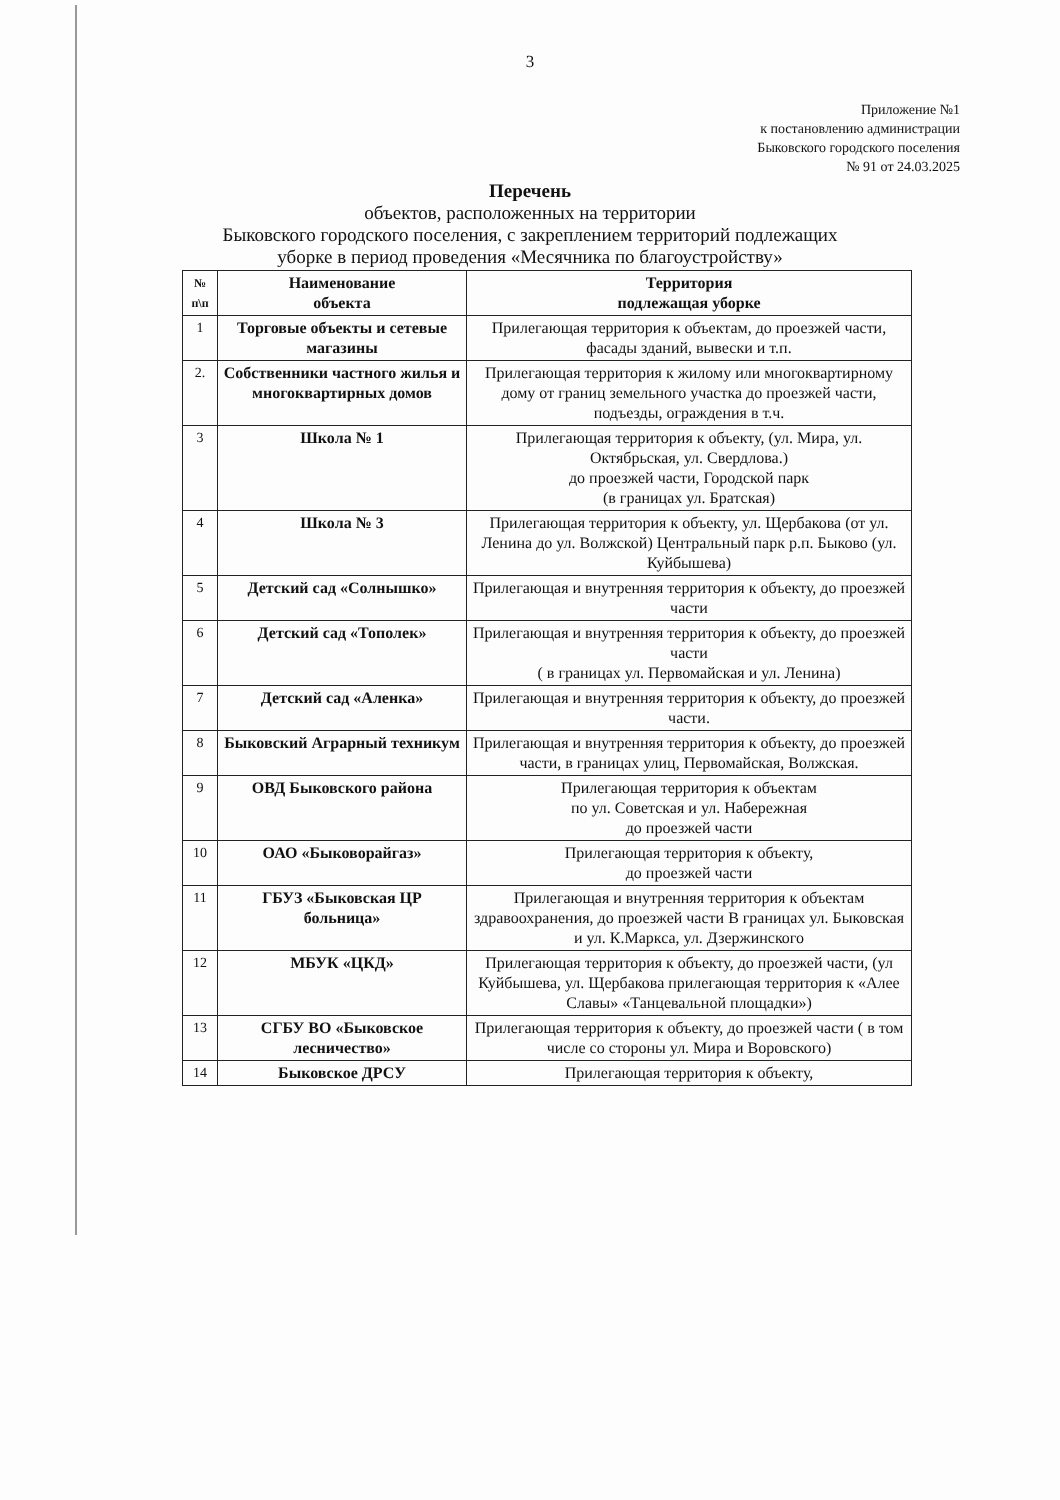3
Приложение №1
к постановлению администрации
Быковского городского поселения
№ 91 от 24.03.2025
Перечень
объектов, расположенных на территории
Быковского городского поселения, с закреплением территорий подлежащих
уборке в период проведения «Месячника по благоустройству»
| № п\п | Наименование объекта | Территория подлежащая уборке |
| --- | --- | --- |
| 1 | Торговые объекты и сетевые магазины | Прилегающая территория к объектам, до проезжей части, фасады зданий, вывески и т.п. |
| 2. | Собственники частного жилья и многоквартирных домов | Прилегающая территория к жилому или многоквартирному дому от границ земельного участка до проезжей части, подъезды, ограждения в т.ч. |
| 3 | Школа № 1 | Прилегающая территория к объекту, (ул. Мира, ул. Октябрьская, ул. Свердлова.) до проезжей части, Городской парк (в границах ул. Братская) |
| 4 | Школа № 3 | Прилегающая территория к объекту, ул. Щербакова (от ул. Ленина до ул. Волжской) Центральный парк р.п. Быково (ул. Куйбышева) |
| 5 | Детский сад «Солнышко» | Прилегающая и внутренняя территория к объекту, до проезжей части |
| 6 | Детский сад «Тополек» | Прилегающая и внутренняя территория к объекту, до проезжей части ( в границах ул. Первомайская и ул. Ленина) |
| 7 | Детский сад «Аленка» | Прилегающая и внутренняя территория к объекту, до проезжей части. |
| 8 | Быковский Аграрный техникум | Прилегающая и внутренняя территория к объекту, до проезжей части, в границах улиц, Первомайская, Волжская. |
| 9 | ОВД Быковского района | Прилегающая территория к объектам по ул. Советская и ул. Набережная до проезжей части |
| 10 | ОАО «Быковорайгаз» | Прилегающая территория к объекту, до проезжей части |
| 11 | ГБУЗ «Быковская ЦР больница» | Прилегающая и внутренняя территория к объектам здравоохранения, до проезжей части В границах ул. Быковская и ул. К.Маркса, ул. Дзержинского |
| 12 | МБУК «ЦКД» | Прилегающая территория к объекту, до проезжей части, (ул Куйбышева, ул. Щербакова прилегающая территория к «Алее Славы» «Танцевальной площадки») |
| 13 | СГБУ ВО «Быковское лесничество» | Прилегающая территория к объекту, до проезжей части ( в том числе со стороны ул. Мира и Воровского) |
| 14 | Быковское ДРСУ | Прилегающая территория к объекту, |